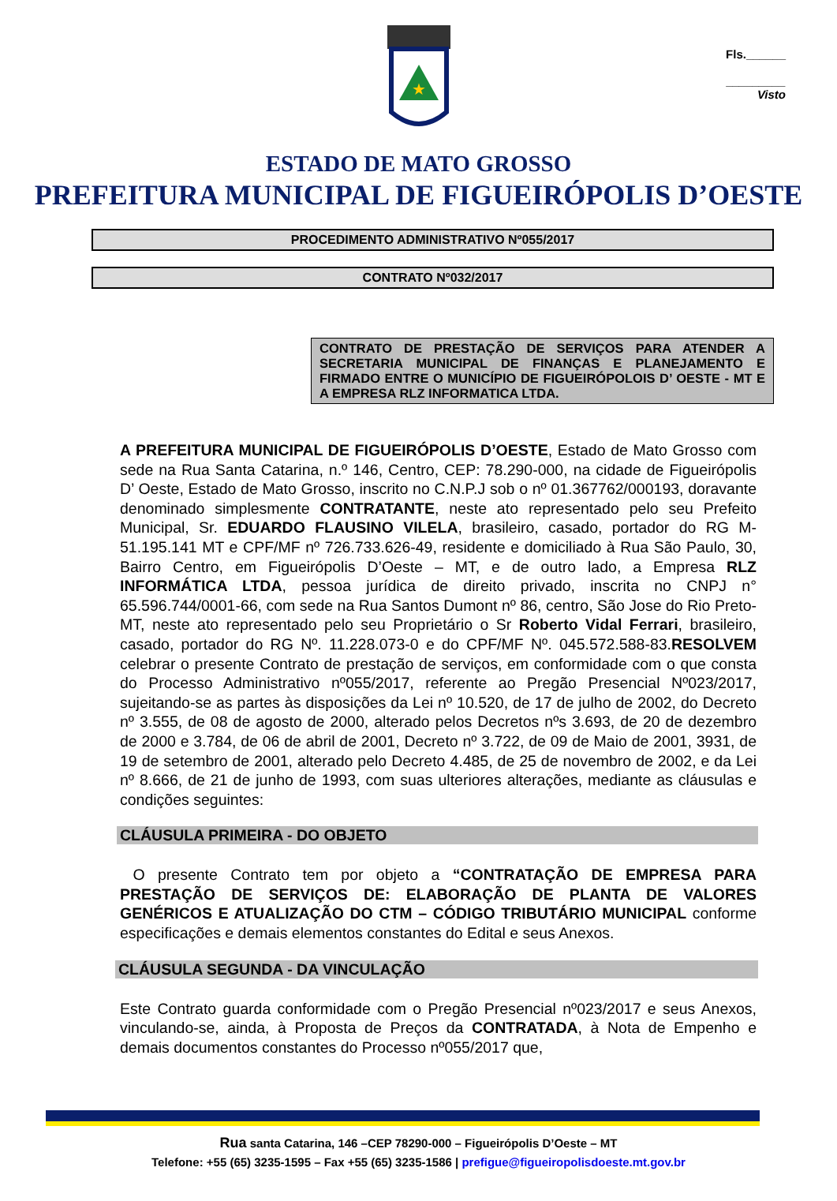Fls.______
_________
Visto
★
ESTADO DE MATO GROSSO
PREFEITURA MUNICIPAL DE FIGUEIRÓPOLIS D’OESTE
PROCEDIMENTO ADMINISTRATIVO Nº055/2017
CONTRATO Nº032/2017
CONTRATO DE PRESTAÇÃO DE SERVIÇOS PARA ATENDER A SECRETARIA MUNICIPAL DE FINANÇAS E PLANEJAMENTO E FIRMADO ENTRE O MUNICÍPIO DE FIGUEIRÓPOLOIS D’ OESTE - MT E A EMPRESA RLZ INFORMATICA LTDA.
A PREFEITURA MUNICIPAL DE FIGUEIRÓPOLIS D’OESTE, Estado de Mato Grosso com sede na Rua Santa Catarina, n.º 146, Centro, CEP: 78.290-000, na cidade de Figueirópolis D’ Oeste, Estado de Mato Grosso, inscrito no C.N.P.J sob o nº 01.367762/000193, doravante denominado simplesmente CONTRATANTE, neste ato representado pelo seu Prefeito Municipal, Sr. EDUARDO FLAUSINO VILELA, brasileiro, casado, portador do RG M-51.195.141 MT e CPF/MF nº 726.733.626-49, residente e domiciliado à Rua São Paulo, 30, Bairro Centro, em Figueirópolis D’Oeste – MT, e de outro lado, a Empresa RLZ INFORMÁTICA LTDA, pessoa jurídica de direito privado, inscrita no CNPJ n° 65.596.744/0001-66, com sede na Rua Santos Dumont nº 86, centro, São Jose do Rio Preto-MT, neste ato representado pelo seu Proprietário o Sr Roberto Vidal Ferrari, brasileiro, casado, portador do RG Nº. 11.228.073-0 e do CPF/MF Nº. 045.572.588-83.RESOLVEM celebrar o presente Contrato de prestação de serviços, em conformidade com o que consta do Processo Administrativo nº055/2017, referente ao Pregão Presencial Nº023/2017, sujeitando-se as partes às disposições da Lei nº 10.520, de 17 de julho de 2002, do Decreto nº 3.555, de 08 de agosto de 2000, alterado pelos Decretos nºs 3.693, de 20 de dezembro de 2000 e 3.784, de 06 de abril de 2001, Decreto nº 3.722, de 09 de Maio de 2001, 3931, de 19 de setembro de 2001, alterado pelo Decreto 4.485, de 25 de novembro de 2002, e da Lei nº 8.666, de 21 de junho de 1993, com suas ulteriores alterações, mediante as cláusulas e condições seguintes:
CLÁUSULA PRIMEIRA - DO OBJETO
O presente Contrato tem por objeto a “CONTRATAÇÃO DE EMPRESA PARA PRESTAÇÃO DE SERVIÇOS DE: ELABORAÇÃO DE PLANTA DE VALORES GENÉRICOS E ATUALIZAÇÃO DO CTM – CÓDIGO TRIBUTÁRIO MUNICIPAL conforme especificações e demais elementos constantes do Edital e seus Anexos.
CLÁUSULA SEGUNDA - DA VINCULAÇÃO
Este Contrato guarda conformidade com o Pregão Presencial nº023/2017 e seus Anexos, vinculando-se, ainda, à Proposta de Preços da CONTRATADA, à Nota de Empenho e demais documentos constantes do Processo nº055/2017 que,
Rua santa Catarina, 146 –CEP 78290-000 – Figueirópolis D’Oeste – MT
Telefone: +55 (65) 3235-1595 – Fax +55 (65) 3235-1586 | prefigue@figueiropolisdoeste.mt.gov.br